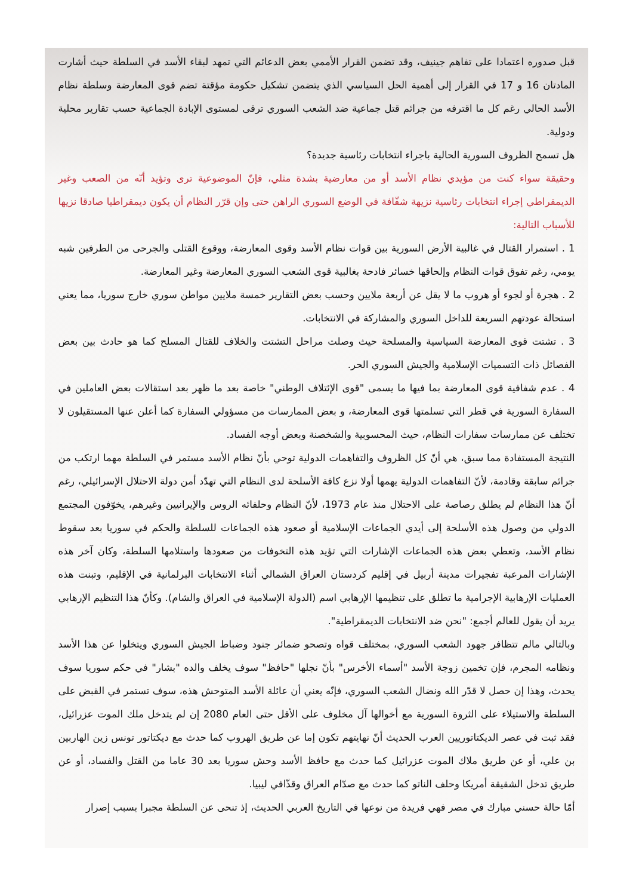قبل صدوره اعتمادا على تفاهم جينيف، وقد تضمن القرار الأممي بعض الدعائم التي تمهد لبقاء الأسد في السلطة حيث أشارت المادتان 16 و 17 في القرار إلى أهمية الحل السياسي الذي يتضمن تشكيل حكومة مؤقتة تضم قوى المعارضة وسلطة نظام الأسد الحالي رغم كل ما اقترفه من جرائم قتل جماعية ضد الشعب السوري ترقى لمستوى الإبادة الجماعية حسب تقارير محلية ودولية.
هل تسمح الظروف السورية الحالية باجراء انتخابات رئاسية جديدة؟
وحقيقة سواء كنت من مؤيدي نظام الأسد أو من معارضية بشدة مثلي، فإنّ الموضوعية ترى وتؤيد أنّه من الصعب وغير الديمقراطي إجراء انتخابات رئاسية نزيهة شفّافة في الوضع السوري الراهن حتى وإن قرّر النظام أن يكون ديمقراطيا صادقا نزيها للأسباب التالية:
1 . استمرار القتال في غالبية الأرض السورية بين قوات نظام الأسد وقوى المعارضة، ووقوع القتلى والجرحى من الطرفين شبه يومي، رغم تفوق قوات النظام وإلحاقها خسائر فادحة بغالبية قوى الشعب السوري المعارضة وغير المعارضة.
2 . هجرة أو لجوء أو هروب ما لا يقل عن أربعة ملايين وحسب بعض التقارير خمسة ملايين مواطن سوري خارج سوريا، مما يعني استحالة عودتهم السريعة للداخل السوري والمشاركة في الانتخابات.
3 . تشتت قوى المعارضة السياسية والمسلحة حيث وصلت مراحل التشتت والخلاف للقتال المسلح كما هو حادث بين بعض الفصائل ذات التسميات الإسلامية والجيش السوري الحر.
4 . عدم شفافية قوى المعارضة بما فيها ما يسمى "قوى الإئتلاف الوطني" خاصة بعد ما ظهر بعد استقالات بعض العاملين في السفارة السورية في قطر التي تسلمتها قوى المعارضة، و بعض الممارسات من مسؤولي السفارة كما أعلن عنها المستقيلون لا تختلف عن ممارسات سفارات النظام، حيث المحسوبية والشخصنة وبعض أوجه الفساد.
النتيجة المستفادة مما سبق، هي أنّ كل الظروف والتفاهمات الدولية توحي بأنّ نظام الأسد مستمر في السلطة مهما ارتكب من جرائم سابقة وقادمة، لأنّ التفاهمات الدولية يهمها أولا نزع كافة الأسلحة لدى النظام التي تهدّد أمن دولة الاحتلال الإسرائيلي، رغم أنّ هذا النظام لم يطلق رصاصة على الاحتلال منذ عام 1973، لأنّ النظام وحلفائه الروس والإيرانيين وغيرهم، يخوّفون المجتمع الدولي من وصول هذه الأسلحة إلى أيدي الجماعات الإسلامية أو صعود هذه الجماعات للسلطة والحكم في سوريا بعد سقوط نظام الأسد، وتعطي بعض هذه الجماعات الإشارات التي تؤيد هذه التخوفات من صعودها واستلامها السلطة، وكان آخر هذه الإشارات المرعبة تفجيرات مدينة أربيل في إقليم كردستان العراق الشمالي أثناء الانتخابات البرلمانية في الإقليم، وتبنت هذه العمليات الإرهابية الإجرامية ما تطلق على تنظيمها الإرهابي اسم (الدولة الإسلامية في العراق والشام). وكأنّ هذا التنظيم الإرهابي يريد أن يقول للعالم أجمع: "نحن ضد الانتخابات الديمقراطية".
وبالتالي مالم تتظافر جهود الشعب السوري، بمختلف قواه وتصحو ضمائر جنود وضباط الجيش السوري ويتخلوا عن هذا الأسد ونظامه المجرم، فإن تخمين زوجة الأسد "أسماء الأخرس" بأنّ نجلها "حافظ" سوف يخلف والده "بشار" في حكم سوريا سوف يحدث، وهذا إن حصل لا قدّر الله ونضال الشعب السوري، فإنّه يعني أن عائلة الأسد المتوحش هذه، سوف تستمر في القبض على السلطة والاستيلاء على الثروة السورية مع أخوالها آل مخلوف على الأقل حتى العام 2080 إن لم يتدخل ملك الموت عزرائيل، فقد ثبت في عصر الديكتاتوريين العرب الحديث أنّ نهايتهم تكون إما عن طريق الهروب كما حدث مع ديكتاتور تونس زين الهاربين بن علي، أو عن طريق ملاك الموت عزرائيل كما حدث مع حافظ الأسد وحش سوريا بعد 30 عاما من القتل والفساد، أو عن طريق تدخل الشقيقة أمريكا وحلف الناتو كما حدث مع صدّام العراق وقذّافي ليبيا.
أمّا حالة حسني مبارك في مصر فهي فريدة من نوعها في التاريخ العربي الحديث، إذ تنحى عن السلطة مجبرا بسبب إصرار